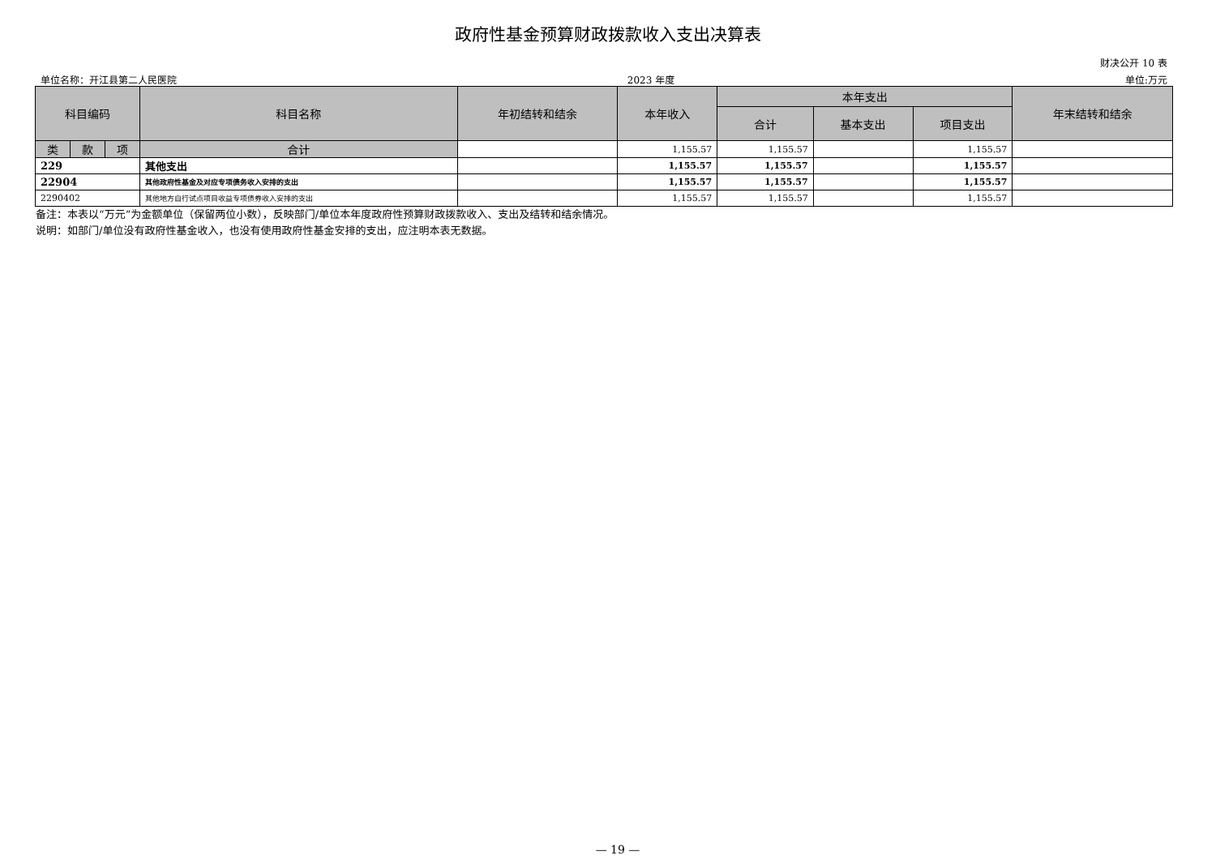政府性基金预算财政拨款收入支出决算表
财决公开 10 表
单位名称：开江县第二人民医院 2023 年度 单位:万元
| 科目编码 | | | 科目名称 | 年初结转和结余 | 本年收入 | 本年支出 | | | 年末结转和结余 |
| --- | --- | --- | --- | --- | --- | --- | --- | --- | --- |
| | | | | | | 合计 | 基本支出 | 项目支出 | |
| 类 | 款 | 项 | 合计 | | 1,155.57 | 1,155.57 | | 1,155.57 | |
| 229 | | | 其他支出 | | 1,155.57 | 1,155.57 | | 1,155.57 | |
| 22904 | | | 其他政府性基金及对应专项债务收入安排的支出 | | 1,155.57 | 1,155.57 | | 1,155.57 | |
| 2290402 | | | 其他地方自行试点项目收益专项债券收入安排的支出 | | 1,155.57 | 1,155.57 | | 1,155.57 | |
备注：本表以“万元”为金额单位（保留两位小数），反映部门/单位本年度政府性预算财政拨款收入、支出及结转和结余情况。
说明：如部门/单位没有政府性基金收入，也没有使用政府性基金安排的支出，应注明本表无数据。
— 19 —